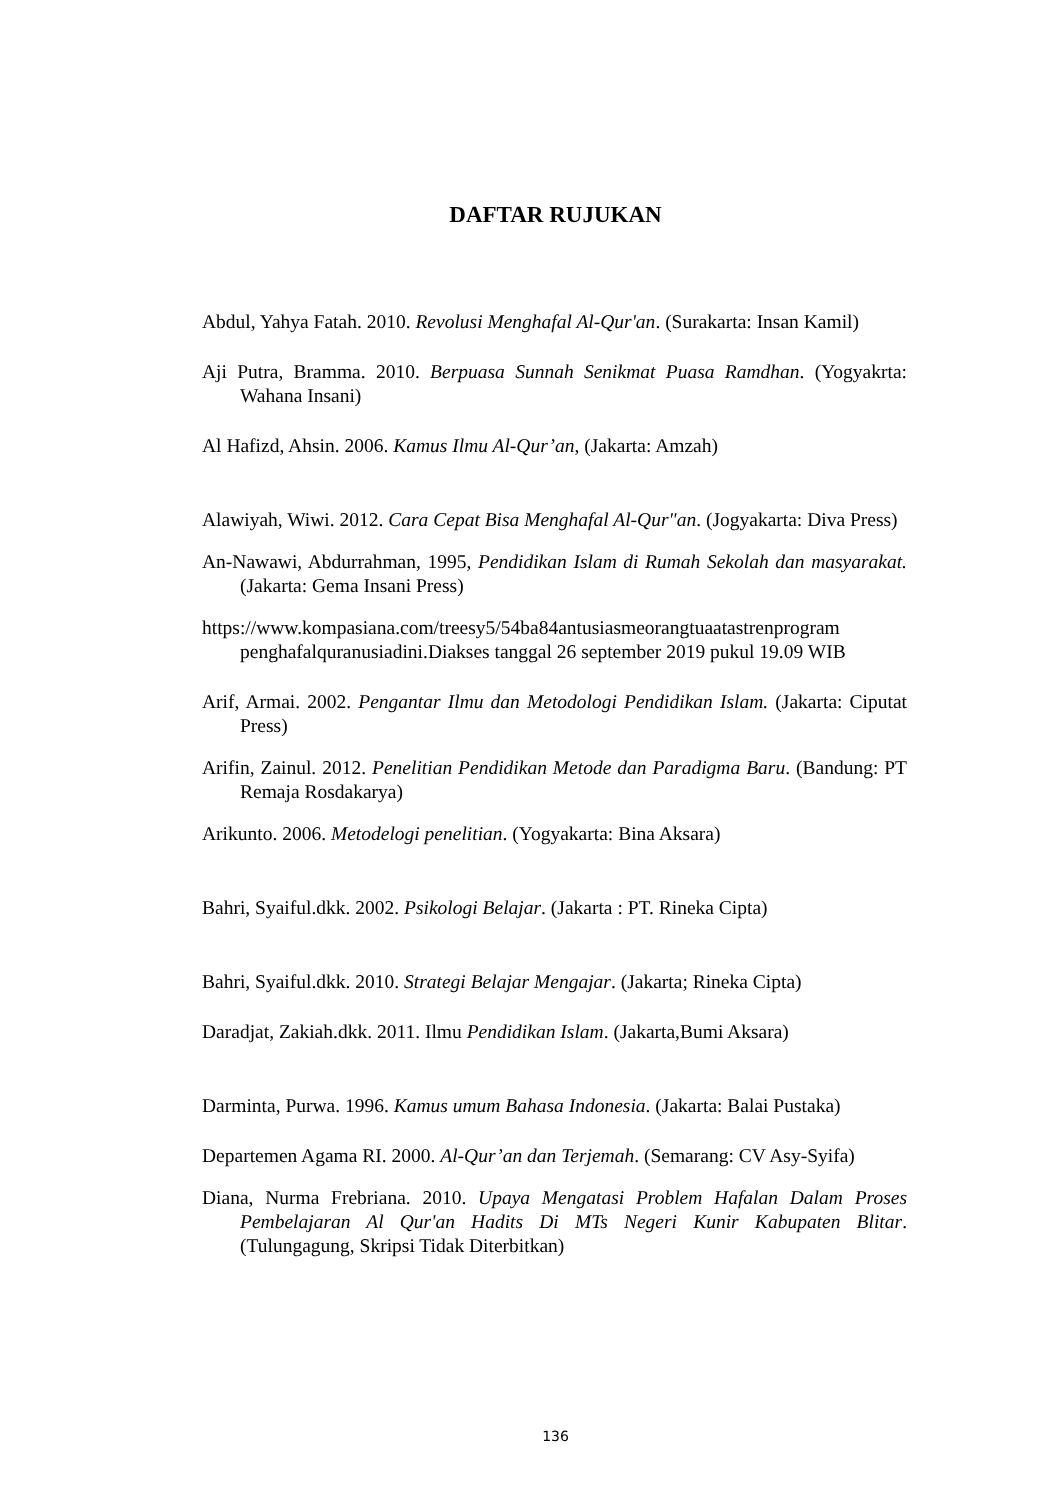DAFTAR RUJUKAN
Abdul, Yahya Fatah. 2010. Revolusi Menghafal Al-Qur'an. (Surakarta: Insan Kamil)
Aji Putra, Bramma. 2010. Berpuasa Sunnah Senikmat Puasa Ramdhan. (Yogyakrta: Wahana Insani)
Al Hafizd, Ahsin. 2006. Kamus Ilmu Al-Qur’an, (Jakarta: Amzah)
Alawiyah, Wiwi. 2012. Cara Cepat Bisa Menghafal Al-Qur"an. (Jogyakarta: Diva Press)
An-Nawawi, Abdurrahman, 1995, Pendidikan Islam di Rumah Sekolah dan masyarakat. (Jakarta: Gema Insani Press)
https://www.kompasiana.com/treesy5/54ba84antusiasmeorangtuaatastrenprogram penghafalquranusiadini.Diakses tanggal 26 september 2019 pukul 19.09 WIB
Arif, Armai. 2002. Pengantar Ilmu dan Metodologi Pendidikan Islam. (Jakarta: Ciputat Press)
Arifin, Zainul. 2012. Penelitian Pendidikan Metode dan Paradigma Baru. (Bandung: PT Remaja Rosdakarya)
Arikunto. 2006. Metodelogi penelitian. (Yogyakarta: Bina Aksara)
Bahri, Syaiful.dkk. 2002. Psikologi Belajar. (Jakarta : PT. Rineka Cipta)
Bahri, Syaiful.dkk. 2010. Strategi Belajar Mengajar. (Jakarta; Rineka Cipta)
Daradjat, Zakiah.dkk. 2011. Ilmu Pendidikan Islam. (Jakarta,Bumi Aksara)
Darminta, Purwa. 1996. Kamus umum Bahasa Indonesia. (Jakarta: Balai Pustaka)
Departemen Agama RI. 2000. Al-Qur’an dan Terjemah. (Semarang: CV Asy-Syifa)
Diana, Nurma Frebriana. 2010. Upaya Mengatasi Problem Hafalan Dalam Proses Pembelajaran Al Qur'an Hadits Di MTs Negeri Kunir Kabupaten Blitar. (Tulungagung, Skripsi Tidak Diterbitkan)
136